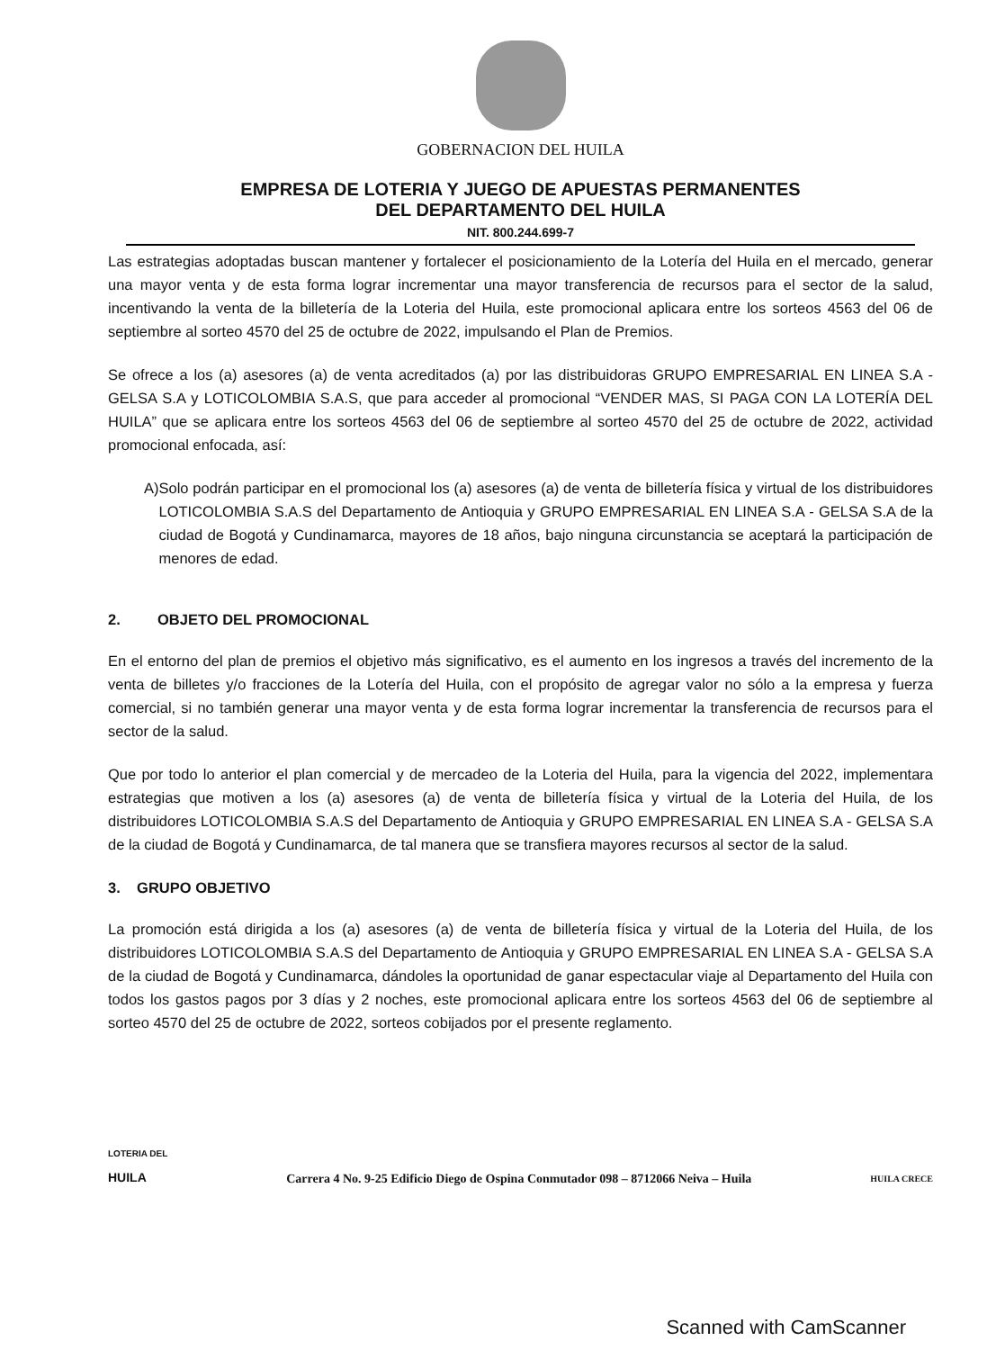GOBERNACION DEL HUILA
EMPRESA DE LOTERIA Y JUEGO DE APUESTAS PERMANENTES
DEL DEPARTAMENTO DEL HUILA
NIT. 800.244.699-7
Las estrategias adoptadas buscan mantener y fortalecer el posicionamiento de la Lotería del Huila en el mercado, generar una mayor venta y de esta forma lograr incrementar una mayor transferencia de recursos para el sector de la salud, incentivando la venta de la billetería de la Loteria del Huila, este promocional aplicara entre los sorteos 4563 del 06 de septiembre al sorteo 4570 del 25 de octubre de 2022, impulsando el Plan de Premios.
Se ofrece a los (a) asesores (a) de venta acreditados (a) por las distribuidoras GRUPO EMPRESARIAL EN LINEA S.A - GELSA S.A y LOTICOLOMBIA S.A.S, que para acceder al promocional “VENDER MAS, SI PAGA CON LA LOTERÍA DEL HUILA” que se aplicara entre los sorteos 4563 del 06 de septiembre al sorteo 4570 del 25 de octubre de 2022, actividad promocional enfocada, así:
A) Solo podrán participar en el promocional los (a) asesores (a) de venta de billetería física y virtual de los distribuidores LOTICOLOMBIA S.A.S del Departamento de Antioquia y GRUPO EMPRESARIAL EN LINEA S.A - GELSA S.A de la ciudad de Bogotá y Cundinamarca, mayores de 18 años, bajo ninguna circunstancia se aceptará la participación de menores de edad.
2. OBJETO DEL PROMOCIONAL
En el entorno del plan de premios el objetivo más significativo, es el aumento en los ingresos a través del incremento de la venta de billetes y/o fracciones de la Lotería del Huila, con el propósito de agregar valor no sólo a la empresa y fuerza comercial, si no también generar una mayor venta y de esta forma lograr incrementar la transferencia de recursos para el sector de la salud.
Que por todo lo anterior el plan comercial y de mercadeo de la Loteria del Huila, para la vigencia del 2022, implementara estrategias que motiven a los (a) asesores (a) de venta de billetería física y virtual de la Loteria del Huila, de los distribuidores LOTICOLOMBIA S.A.S del Departamento de Antioquia y GRUPO EMPRESARIAL EN LINEA S.A - GELSA S.A de la ciudad de Bogotá y Cundinamarca, de tal manera que se transfiera mayores recursos al sector de la salud.
3. GRUPO OBJETIVO
La promoción está dirigida a los (a) asesores (a) de venta de billetería física y virtual de la Loteria del Huila, de los distribuidores LOTICOLOMBIA S.A.S del Departamento de Antioquia y GRUPO EMPRESARIAL EN LINEA S.A - GELSA S.A de la ciudad de Bogotá y Cundinamarca, dándoles la oportunidad de ganar espectacular viaje al Departamento del Huila con todos los gastos pagos por 3 días y 2 noches, este promocional aplicara entre los sorteos 4563 del 06 de septiembre al sorteo 4570 del 25 de octubre de 2022, sorteos cobijados por el presente reglamento.
LOTERIA DEL
HUILA Carrera 4 No. 9-25 Edificio Diego de Ospina Conmutador 098 – 8712066 Neiva – Huila HUILA CRECE
Scanned with CamScanner